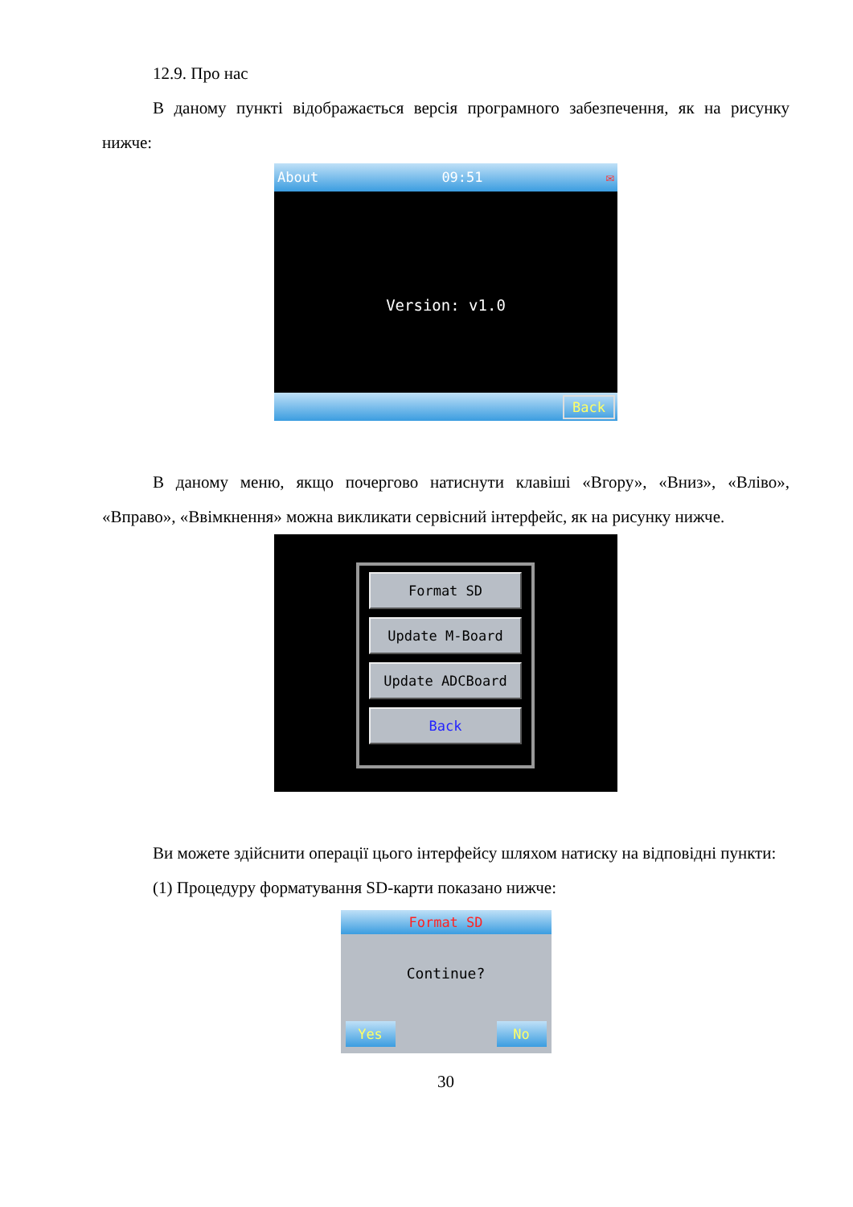12.9. Про нас
В даному пункті відображається версія програмного забезпечення, як на рисунку нижче:
About 09:51 ✉
Version: v1.0
Back
В даному меню, якщо почергово натиснути клавіші «Вгору», «Вниз», «Вліво», «Вправо», «Ввімкнення» можна викликати сервісний інтерфейс, як на рисунку нижче.
Format SD
Update M-Board
Update ADCBoard
Back
Ви можете здійснити операції цього інтерфейсу шляхом натиску на відповідні пункти:
(1) Процедуру форматування SD-карти показано нижче:
Format SD
Continue?
Yes No
30